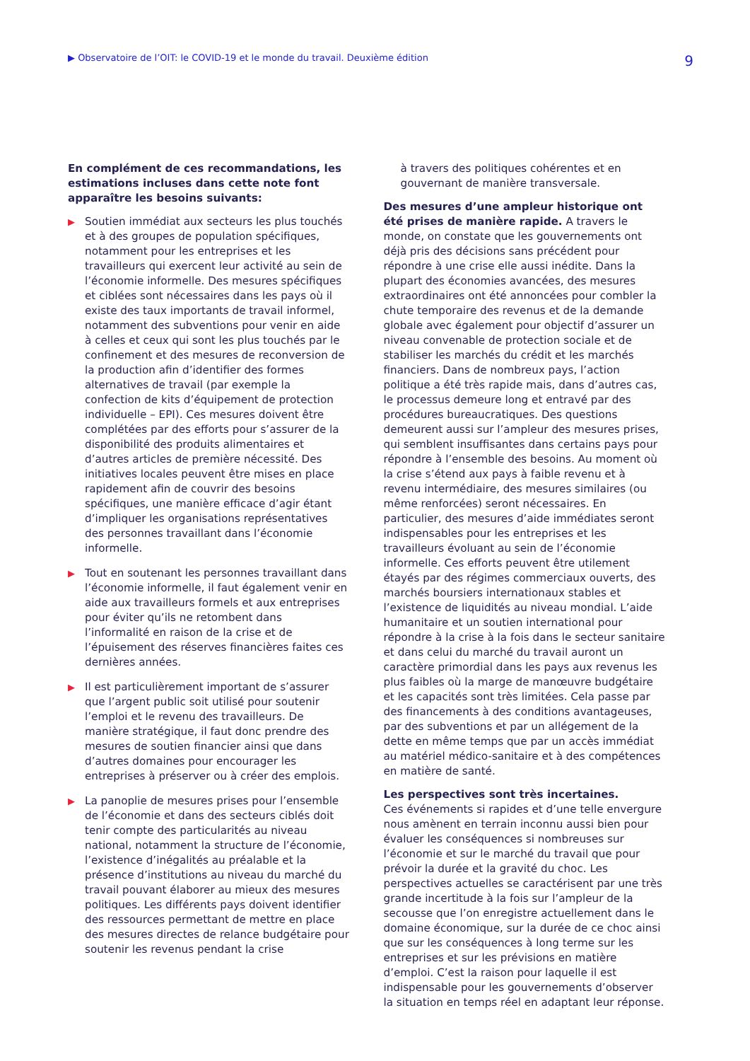▶ Observatoire de l’OIT: le COVID-19 et le monde du travail. Deuxième édition 9
En complément de ces recommandations, les estimations incluses dans cette note font apparaître les besoins suivants:
▶
Soutien immédiat aux secteurs les plus touchés et à des groupes de population spécifiques, notamment pour les entreprises et les travailleurs qui exercent leur activité au sein de l’économie informelle. Des mesures spécifiques et ciblées sont nécessaires dans les pays où il existe des taux importants de travail informel, notamment des subventions pour venir en aide à celles et ceux qui sont les plus touchés par le confinement et des mesures de reconversion de la production afin d’identifier des formes alternatives de travail (par exemple la confection de kits d’équipement de protection individuelle – EPI). Ces mesures doivent être complétées par des efforts pour s’assurer de la disponibilité des produits alimentaires et d’autres articles de première nécessité. Des initiatives locales peuvent être mises en place rapidement afin de couvrir des besoins spécifiques, une manière efficace d’agir étant d’impliquer les organisations représentatives des personnes travaillant dans l’économie informelle.
▶
Tout en soutenant les personnes travaillant dans l’économie informelle, il faut également venir en aide aux travailleurs formels et aux entreprises pour éviter qu’ils ne retombent dans l’informalité en raison de la crise et de l’épuisement des réserves financières faites ces dernières années.
▶
Il est particulièrement important de s’assurer que l’argent public soit utilisé pour soutenir l’emploi et le revenu des travailleurs. De manière stratégique, il faut donc prendre des mesures de soutien financier ainsi que dans d’autres domaines pour encourager les entreprises à préserver ou à créer des emplois.
▶
La panoplie de mesures prises pour l’ensemble de l’économie et dans des secteurs ciblés doit tenir compte des particularités au niveau national, notamment la structure de l’économie, l’existence d’inégalités au préalable et la présence d’institutions au niveau du marché du travail pouvant élaborer au mieux des mesures politiques. Les différents pays doivent identifier des ressources permettant de mettre en place des mesures directes de relance budgétaire pour soutenir les revenus pendant la crise
à travers des politiques cohérentes et en gouvernant de manière transversale.
Des mesures d’une ampleur historique ont été prises de manière rapide. A travers le monde, on constate que les gouvernements ont déjà pris des décisions sans précédent pour répondre à une crise elle aussi inédite. Dans la plupart des économies avancées, des mesures extraordinaires ont été annoncées pour combler la chute temporaire des revenus et de la demande globale avec également pour objectif d’assurer un niveau convenable de protection sociale et de stabiliser les marchés du crédit et les marchés financiers. Dans de nombreux pays, l’action politique a été très rapide mais, dans d’autres cas, le processus demeure long et entravé par des procédures bureaucratiques. Des questions demeurent aussi sur l’ampleur des mesures prises, qui semblent insuffisantes dans certains pays pour répondre à l’ensemble des besoins. Au moment où la crise s’étend aux pays à faible revenu et à revenu intermédiaire, des mesures similaires (ou même renforcées) seront nécessaires. En particulier, des mesures d’aide immédiates seront indispensables pour les entreprises et les travailleurs évoluant au sein de l’économie informelle. Ces efforts peuvent être utilement étayés par des régimes commerciaux ouverts, des marchés boursiers internationaux stables et l’existence de liquidités au niveau mondial. L’aide humanitaire et un soutien international pour répondre à la crise à la fois dans le secteur sanitaire et dans celui du marché du travail auront un caractère primordial dans les pays aux revenus les plus faibles où la marge de manœuvre budgétaire et les capacités sont très limitées. Cela passe par des financements à des conditions avantageuses, par des subventions et par un allégement de la dette en même temps que par un accès immédiat au matériel médico-sanitaire et à des compétences en matière de santé.
Les perspectives sont très incertaines.
Ces événements si rapides et d’une telle envergure nous amènent en terrain inconnu aussi bien pour évaluer les conséquences si nombreuses sur l’économie et sur le marché du travail que pour prévoir la durée et la gravité du choc. Les perspectives actuelles se caractérisent par une très grande incertitude à la fois sur l’ampleur de la secousse que l’on enregistre actuellement dans le domaine économique, sur la durée de ce choc ainsi que sur les conséquences à long terme sur les entreprises et sur les prévisions en matière d’emploi. C’est la raison pour laquelle il est indispensable pour les gouvernements d’observer la situation en temps réel en adaptant leur réponse.